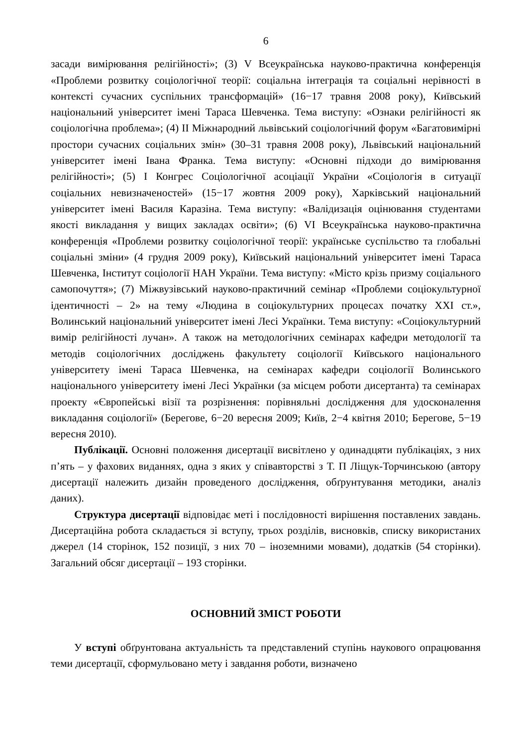6
засади вимірювання релігійності»; (3) V Всеукраїнська науково-практична конференція «Проблеми розвитку соціологічної теорії: соціальна інтеграція та соціальні нерівності в контексті сучасних суспільних трансформацій» (16−17 травня 2008 року), Київський національний університет імені Тараса Шевченка. Тема виступу: «Ознаки релігійності як соціологічна проблема»; (4) II Міжнародний львівський соціологічний форум «Багатовимірні простори сучасних соціальних змін» (30–31 травня 2008 року), Львівський національний університет імені Івана Франка. Тема виступу: «Основні підходи до вимірювання релігійності»; (5) I Конгрес Соціологічної асоціації України «Соціологія в ситуації соціальних невизначеностей» (15−17 жовтня 2009 року), Харківський національний університет імені Василя Каразіна. Тема виступу: «Валідизація оцінювання студентами якості викладання у вищих закладах освіти»; (6) VI Всеукраїнська науково-практична конференція «Проблеми розвитку соціологічної теорії: українське суспільство та глобальні соціальні зміни» (4 грудня 2009 року), Київський національний університет імені Тараса Шевченка, Інститут соціології НАН України. Тема виступу: «Місто крізь призму соціального самопочуття»; (7) Міжвузівський науково-практичний семінар «Проблеми соціокультурної ідентичності – 2» на тему «Людина в соціокультурних процесах початку XXI ст.», Волинський національний університет імені Лесі Українки. Тема виступу: «Соціокультурний вимір релігійності лучан». А також на методологічних семінарах кафедри методології та методів соціологічних досліджень факультету соціології Київського національного університету імені Тараса Шевченка, на семінарах кафедри соціології Волинського національного університету імені Лесі Українки (за місцем роботи дисертанта) та семінарах проекту «Європейські візії та розрізнення: порівняльні дослідження для удосконалення викладання соціології» (Берегове, 6−20 вересня 2009; Київ, 2−4 квітня 2010; Берегове, 5−19 вересня 2010).
Публікації. Основні положення дисертації висвітлено у одинадцяти публікаціях, з них п’ять – у фахових виданнях, одна з яких у співавторстві з Т. П Ліщук-Торчинською (автору дисертації належить дизайн проведеного дослідження, обґрунтування методики, аналіз даних).
Структура дисертації відповідає меті і послідовності вирішення поставлених завдань. Дисертаційна робота складається зі вступу, трьох розділів, висновків, списку використаних джерел (14 сторінок, 152 позиції, з них 70 – іноземними мовами), додатків (54 сторінки). Загальний обсяг дисертації – 193 сторінки.
ОСНОВНИЙ ЗМІСТ РОБОТИ
У вступі обґрунтована актуальність та представлений ступінь наукового опрацювання теми дисертації, сформульовано мету і завдання роботи, визначено